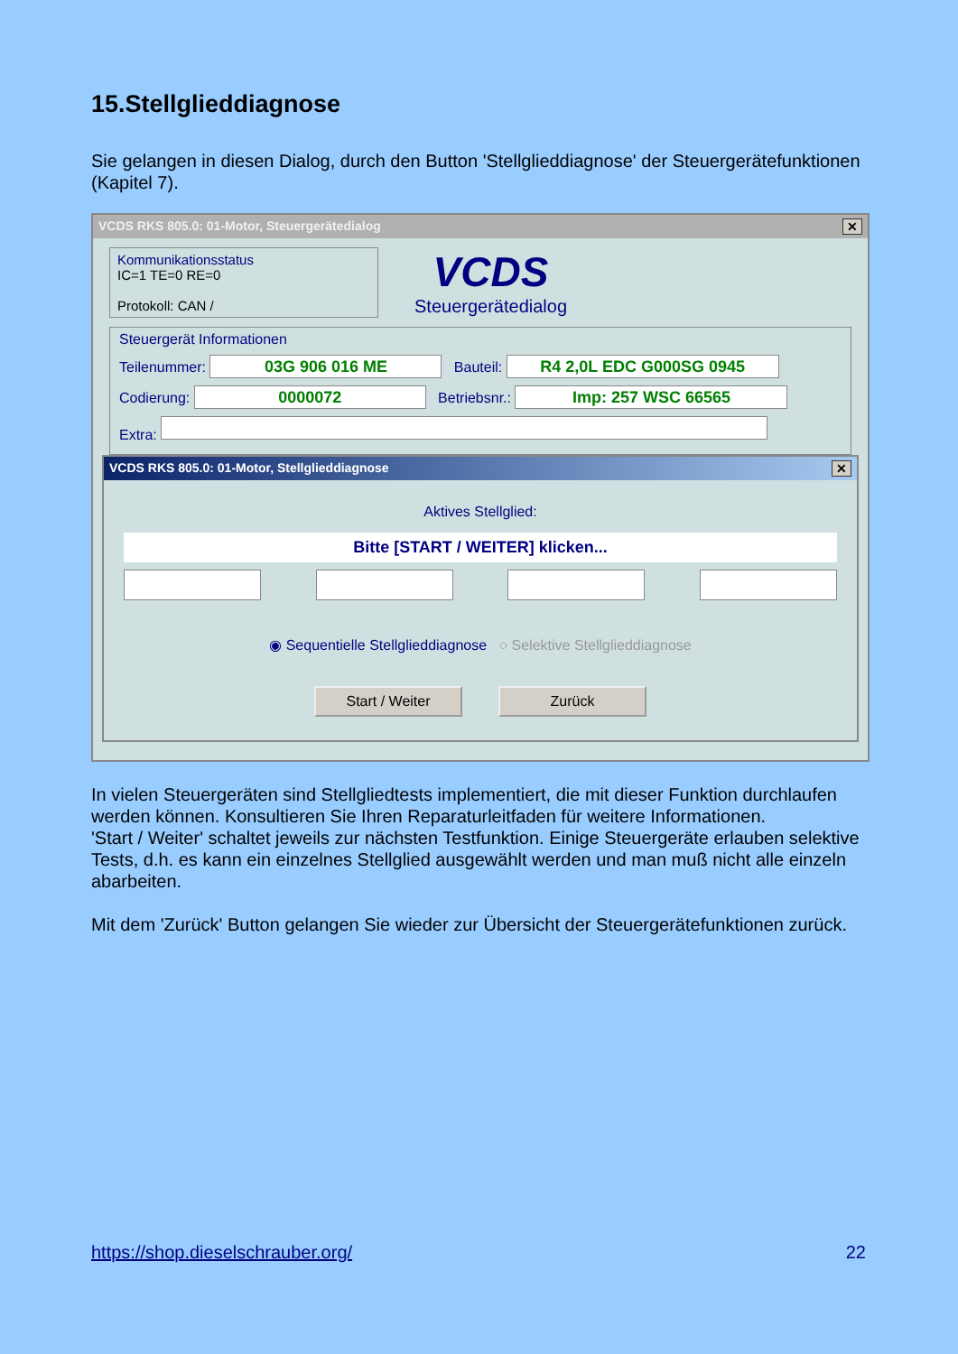15.Stellglieddiagnose
Sie gelangen in diesen Dialog, durch den Button 'Stellglieddiagnose' der Steuergerätefunktionen (Kapitel 7).
VCDS RKS 805.0: 01-Motor, Steuergerätedialog ✕
Kommunikationsstatus
IC=1 TE=0 RE=0
Protokoll: CAN /
VCDS
Steuergerätedialog
Steuergerät Informationen
Teilenummer: 03G 906 016 ME Bauteil: R4 2,0L EDC G000SG 0945
Codierung: 0000072 Betriebsnr.: Imp: 257 WSC 66565
Extra:
VCDS RKS 805.0: 01-Motor, Stellglieddiagnose ✕
Aktives Stellglied:
Bitte [START / WEITER] klicken...
◉ Sequentielle Stellglieddiagnose ○ Selektive Stellglieddiagnose
Start / Weiter Zurück
In vielen Steuergeräten sind Stellgliedtests implementiert, die mit dieser Funktion durchlaufen werden können. Konsultieren Sie Ihren Reparaturleitfaden für weitere Informationen.
'Start / Weiter' schaltet jeweils zur nächsten Testfunktion. Einige Steuergeräte erlauben selektive Tests, d.h. es kann ein einzelnes Stellglied ausgewählt werden und man muß nicht alle einzeln abarbeiten.
Mit dem 'Zurück' Button gelangen Sie wieder zur Übersicht der Steuergerätefunktionen zurück.
https://shop.dieselschrauber.org/ 22